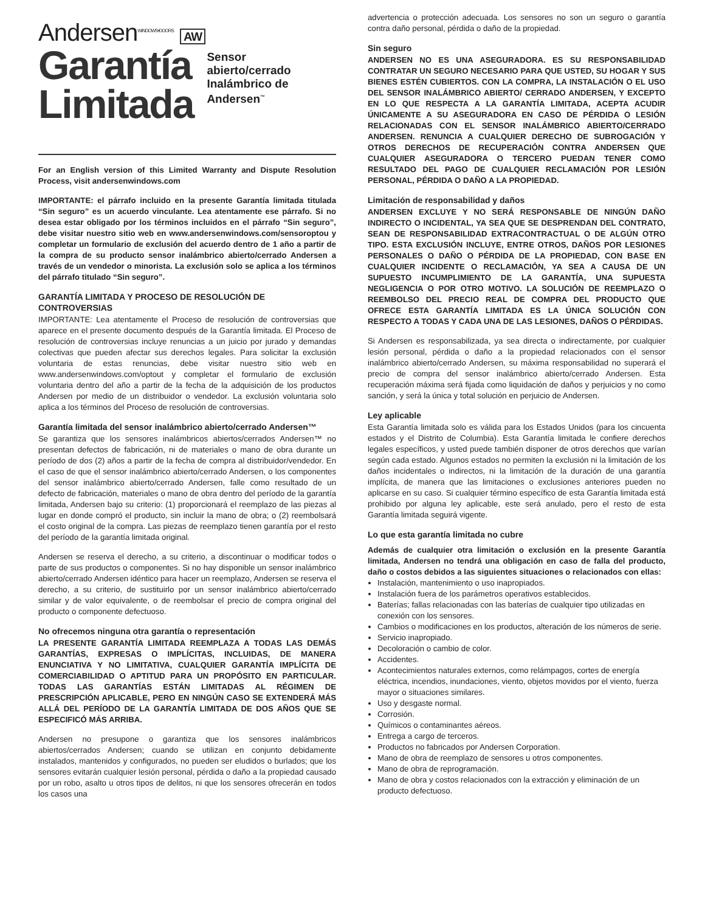Andersen<sup>WINDOWS•DOORS</sup> AW
Garantía
Limitada
Sensor
abierto/cerrado
Inalámbrico de
Andersen<sup>™</sup>
For an English version of this Limited Warranty and Dispute Resolution Process, visit andersenwindows.com
IMPORTANTE: el párrafo incluido en la presente Garantía limitada titulada “Sin seguro” es un acuerdo vinculante. Lea atentamente ese párrafo. Si no desea estar obligado por los términos incluidos en el párrafo “Sin seguro”, debe visitar nuestro sitio web en www.andersenwindows.com/sensoroptou y completar un formulario de exclusión del acuerdo dentro de 1 año a partir de la compra de su producto sensor inalámbrico abierto/cerrado Andersen a través de un vendedor o minorista. La exclusión solo se aplica a los términos del párrafo titulado “Sin seguro”.
GARANTÍA LIMITADA Y PROCESO DE RESOLUCIÓN DE CONTROVERSIAS
IMPORTANTE: Lea atentamente el Proceso de resolución de controversias que aparece en el presente documento después de la Garantía limitada. El Proceso de resolución de controversias incluye renuncias a un juicio por jurado y demandas colectivas que pueden afectar sus derechos legales. Para solicitar la exclusión voluntaria de estas renuncias, debe visitar nuestro sitio web en www.andersenwindows.com/optout y completar el formulario de exclusión voluntaria dentro del año a partir de la fecha de la adquisición de los productos Andersen por medio de un distribuidor o vendedor. La exclusión voluntaria solo aplica a los términos del Proceso de resolución de controversias.
Garantía limitada del sensor inalámbrico abierto/cerrado Andersen™
Se garantiza que los sensores inalámbricos abiertos/cerrados Andersen™ no presentan defectos de fabricación, ni de materiales o mano de obra durante un período de dos (2) años a partir de la fecha de compra al distribuidor/vendedor. En el caso de que el sensor inalámbrico abierto/cerrado Andersen, o los componentes del sensor inalámbrico abierto/cerrado Andersen, falle como resultado de un defecto de fabricación, materiales o mano de obra dentro del período de la garantía limitada, Andersen bajo su criterio: (1) proporcionará el reemplazo de las piezas al lugar en donde compró el producto, sin incluir la mano de obra; o (2) reembolsará el costo original de la compra. Las piezas de reemplazo tienen garantía por el resto del período de la garantía limitada original.
Andersen se reserva el derecho, a su criterio, a discontinuar o modificar todos o parte de sus productos o componentes. Si no hay disponible un sensor inalámbrico abierto/cerrado Andersen idéntico para hacer un reemplazo, Andersen se reserva el derecho, a su criterio, de sustituirlo por un sensor inalámbrico abierto/cerrado similar y de valor equivalente, o de reembolsar el precio de compra original del producto o componente defectuoso.
No ofrecemos ninguna otra garantía o representación
LA PRESENTE GARANTÍA LIMITADA REEMPLAZA A TODAS LAS DEMÁS GARANTÍAS, EXPRESAS O IMPLÍCITAS, INCLUIDAS, DE MANERA ENUNCIATIVA Y NO LIMITATIVA, CUALQUIER GARANTÍA IMPLÍCITA DE COMERCIABILIDAD O APTITUD PARA UN PROPÓSITO EN PARTICULAR. TODAS LAS GARANTÍAS ESTÁN LIMITADAS AL RÉGIMEN DE PRESCRIPCIÓN APLICABLE, PERO EN NINGÚN CASO SE EXTENDERÁ MÁS ALLÁ DEL PERÍODO DE LA GARANTÍA LIMITADA DE DOS AÑOS QUE SE ESPECIFICÓ MÁS ARRIBA.
Andersen no presupone o garantiza que los sensores inalámbricos abiertos/cerrados Andersen; cuando se utilizan en conjunto debidamente instalados, mantenidos y configurados, no pueden ser eludidos o burlados; que los sensores evitarán cualquier lesión personal, pérdida o daño a la propiedad causado por un robo, asalto u otros tipos de delitos, ni que los sensores ofrecerán en todos los casos una
advertencia o protección adecuada. Los sensores no son un seguro o garantía contra daño personal, pérdida o daño de la propiedad.
Sin seguro
ANDERSEN NO ES UNA ASEGURADORA. ES SU RESPONSABILIDAD CONTRATAR UN SEGURO NECESARIO PARA QUE USTED, SU HOGAR Y SUS BIENES ESTÉN CUBIERTOS. CON LA COMPRA, LA INSTALACIÓN O EL USO DEL SENSOR INALÁMBRICO ABIERTO/ CERRADO ANDERSEN, Y EXCEPTO EN LO QUE RESPECTA A LA GARANTÍA LIMITADA, ACEPTA ACUDIR ÚNICAMENTE A SU ASEGURADORA EN CASO DE PÉRDIDA O LESIÓN RELACIONADAS CON EL SENSOR INALÁMBRICO ABIERTO/CERRADO ANDERSEN. RENUNCIA A CUALQUIER DERECHO DE SUBROGACIÓN Y OTROS DERECHOS DE RECUPERACIÓN CONTRA ANDERSEN QUE CUALQUIER ASEGURADORA O TERCERO PUEDAN TENER COMO RESULTADO DEL PAGO DE CUALQUIER RECLAMACIÓN POR LESIÓN PERSONAL, PÉRDIDA O DAÑO A LA PROPIEDAD.
Limitación de responsabilidad y daños
ANDERSEN EXCLUYE Y NO SERÁ RESPONSABLE DE NINGÚN DAÑO INDIRECTO O INCIDENTAL, YA SEA QUE SE DESPRENDAN DEL CONTRATO, SEAN DE RESPONSABILIDAD EXTRACONTRACTUAL O DE ALGÚN OTRO TIPO. ESTA EXCLUSIÓN INCLUYE, ENTRE OTROS, DAÑOS POR LESIONES PERSONALES O DAÑO O PÉRDIDA DE LA PROPIEDAD, CON BASE EN CUALQUIER INCIDENTE O RECLAMACIÓN, YA SEA A CAUSA DE UN SUPUESTO INCUMPLIMIENTO DE LA GARANTÍA, UNA SUPUESTA NEGLIGENCIA O POR OTRO MOTIVO. LA SOLUCIÓN DE REEMPLAZO O REEMBOLSO DEL PRECIO REAL DE COMPRA DEL PRODUCTO QUE OFRECE ESTA GARANTÍA LIMITADA ES LA ÚNICA SOLUCIÓN CON RESPECTO A TODAS Y CADA UNA DE LAS LESIONES, DAÑOS O PÉRDIDAS.
Si Andersen es responsabilizada, ya sea directa o indirectamente, por cualquier lesión personal, pérdida o daño a la propiedad relacionados con el sensor inalámbrico abierto/cerrado Andersen, su máxima responsabilidad no superará el precio de compra del sensor inalámbrico abierto/cerrado Andersen. Esta recuperación máxima será fijada como liquidación de daños y perjuicios y no como sanción, y será la única y total solución en perjuicio de Andersen.
Ley aplicable
Esta Garantía limitada solo es válida para los Estados Unidos (para los cincuenta estados y el Distrito de Columbia). Esta Garantía limitada le confiere derechos legales específicos, y usted puede también disponer de otros derechos que varían según cada estado. Algunos estados no permiten la exclusión ni la limitación de los daños incidentales o indirectos, ni la limitación de la duración de una garantía implícita, de manera que las limitaciones o exclusiones anteriores pueden no aplicarse en su caso. Si cualquier término específico de esta Garantía limitada está prohibido por alguna ley aplicable, este será anulado, pero el resto de esta Garantía limitada seguirá vigente.
Lo que esta garantía limitada no cubre
Además de cualquier otra limitación o exclusión en la presente Garantía limitada, Andersen no tendrá una obligación en caso de falla del producto, daño o costos debidos a las siguientes situaciones o relacionados con ellas:
Instalación, mantenimiento o uso inapropiados.
Instalación fuera de los parámetros operativos establecidos.
Baterías; fallas relacionadas con las baterías de cualquier tipo utilizadas en conexión con los sensores.
Cambios o modificaciones en los productos, alteración de los números de serie.
Servicio inapropiado.
Decoloración o cambio de color.
Accidentes.
Acontecimientos naturales externos, como relámpagos, cortes de energía eléctrica, incendios, inundaciones, viento, objetos movidos por el viento, fuerza mayor o situaciones similares.
Uso y desgaste normal.
Corrosión.
Químicos o contaminantes aéreos.
Entrega a cargo de terceros.
Productos no fabricados por Andersen Corporation.
Mano de obra de reemplazo de sensores u otros componentes.
Mano de obra de reprogramación.
Mano de obra y costos relacionados con la extracción y eliminación de un producto defectuoso.